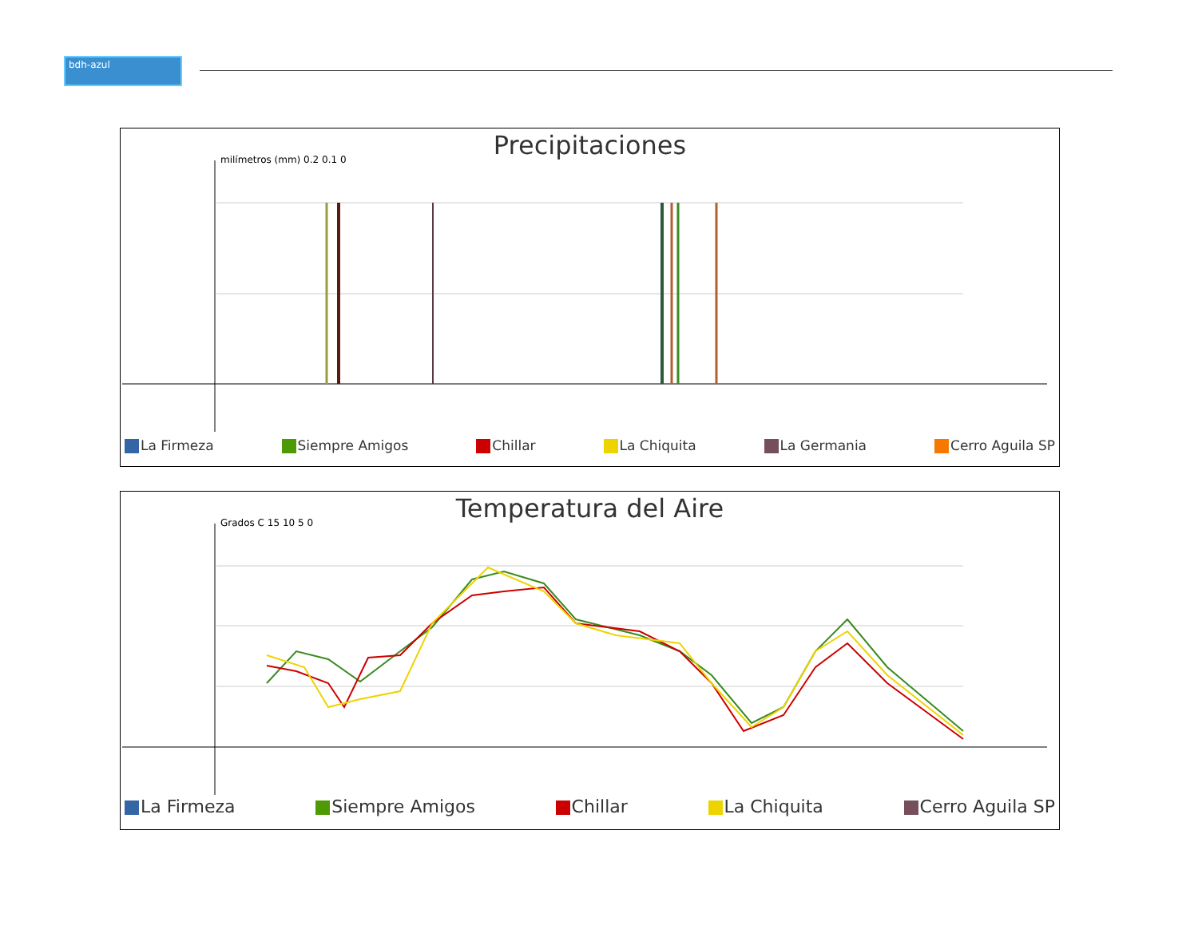bdh-azul
Precipitaciones
milímetros (mm) 0.2 0.1 0
La Firmeza Siempre Amigos Chillar La Chiquita La Germania Cerro Aguila SP
Temperatura del Aire
Grados C 15 10 5 0
La Firmeza Siempre Amigos Chillar La Chiquita Cerro Aguila SP